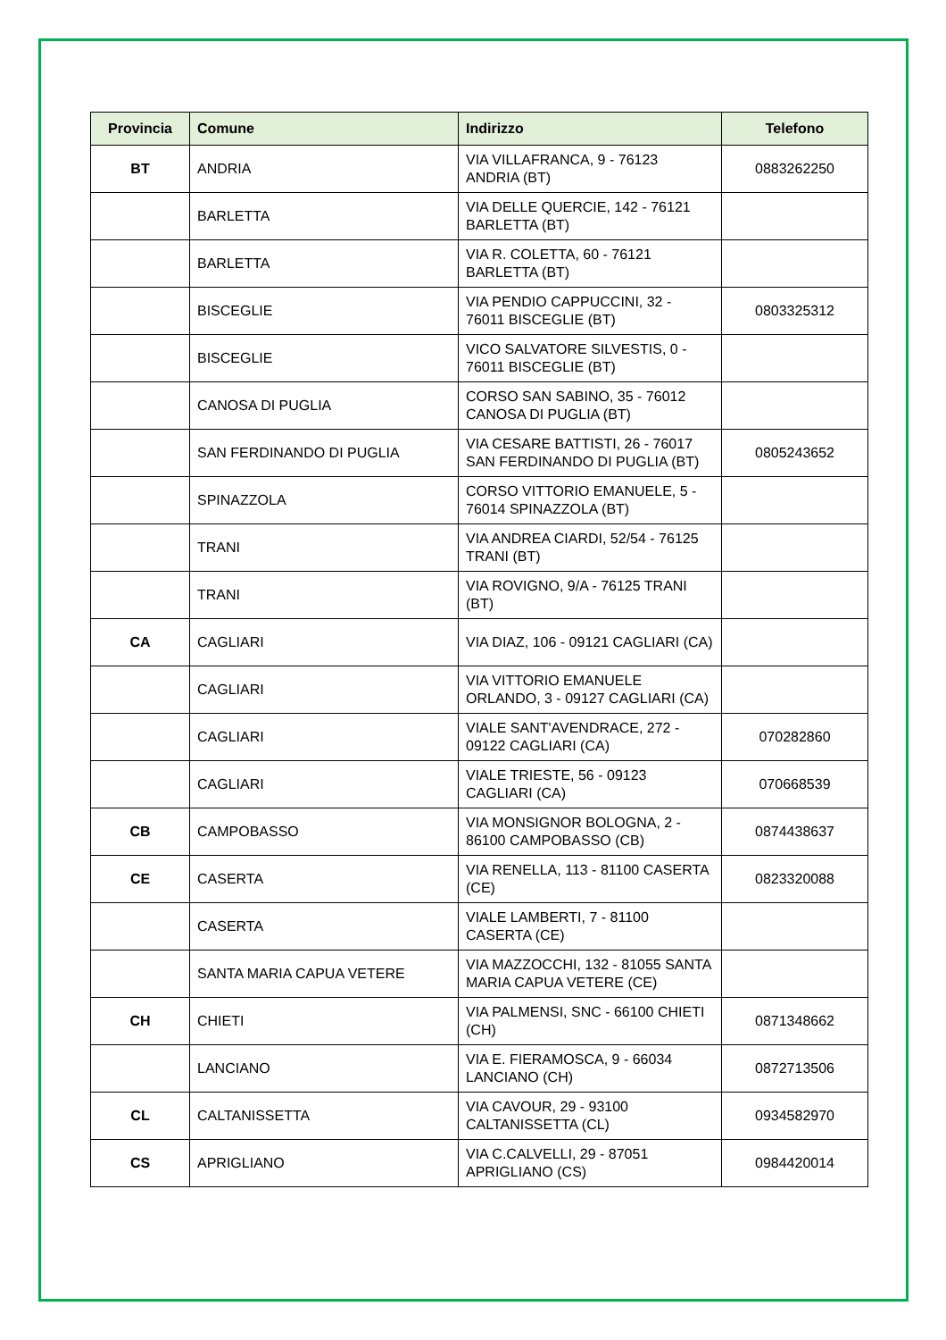| Provincia | Comune | Indirizzo | Telefono |
| --- | --- | --- | --- |
| BT | ANDRIA | VIA VILLAFRANCA, 9 - 76123 ANDRIA (BT) | 0883262250 |
| | BARLETTA | VIA DELLE QUERCIE, 142 - 76121 BARLETTA (BT) | |
| | BARLETTA | VIA R. COLETTA, 60 - 76121 BARLETTA (BT) | |
| | BISCEGLIE | VIA PENDIO CAPPUCCINI, 32 - 76011 BISCEGLIE (BT) | 0803325312 |
| | BISCEGLIE | VICO SALVATORE SILVESTIS, 0 - 76011 BISCEGLIE (BT) | |
| | CANOSA DI PUGLIA | CORSO SAN SABINO, 35 - 76012 CANOSA DI PUGLIA (BT) | |
| | SAN FERDINANDO DI PUGLIA | VIA CESARE BATTISTI, 26 - 76017 SAN FERDINANDO DI PUGLIA (BT) | 0805243652 |
| | SPINAZZOLA | CORSO VITTORIO EMANUELE, 5 - 76014 SPINAZZOLA (BT) | |
| | TRANI | VIA ANDREA CIARDI, 52/54 - 76125 TRANI (BT) | |
| | TRANI | VIA ROVIGNO, 9/A - 76125 TRANI (BT) | |
| CA | CAGLIARI | VIA DIAZ, 106 - 09121 CAGLIARI (CA) | |
| | CAGLIARI | VIA VITTORIO EMANUELE ORLANDO, 3 - 09127 CAGLIARI (CA) | |
| | CAGLIARI | VIALE SANT'AVENDRACE, 272 - 09122 CAGLIARI (CA) | 070282860 |
| | CAGLIARI | VIALE TRIESTE, 56 - 09123 CAGLIARI (CA) | 070668539 |
| CB | CAMPOBASSO | VIA MONSIGNOR BOLOGNA, 2 - 86100 CAMPOBASSO (CB) | 0874438637 |
| CE | CASERTA | VIA RENELLA, 113 - 81100 CASERTA (CE) | 0823320088 |
| | CASERTA | VIALE LAMBERTI, 7 - 81100 CASERTA (CE) | |
| | SANTA MARIA CAPUA VETERE | VIA MAZZOCCHI, 132 - 81055 SANTA MARIA CAPUA VETERE (CE) | |
| CH | CHIETI | VIA PALMENSI, SNC - 66100 CHIETI (CH) | 0871348662 |
| | LANCIANO | VIA E. FIERAMOSCA, 9 - 66034 LANCIANO (CH) | 0872713506 |
| CL | CALTANISSETTA | VIA CAVOUR, 29 - 93100 CALTANISSETTA (CL) | 0934582970 |
| CS | APRIGLIANO | VIA C.CALVELLI, 29 - 87051 APRIGLIANO (CS) | 0984420014 |